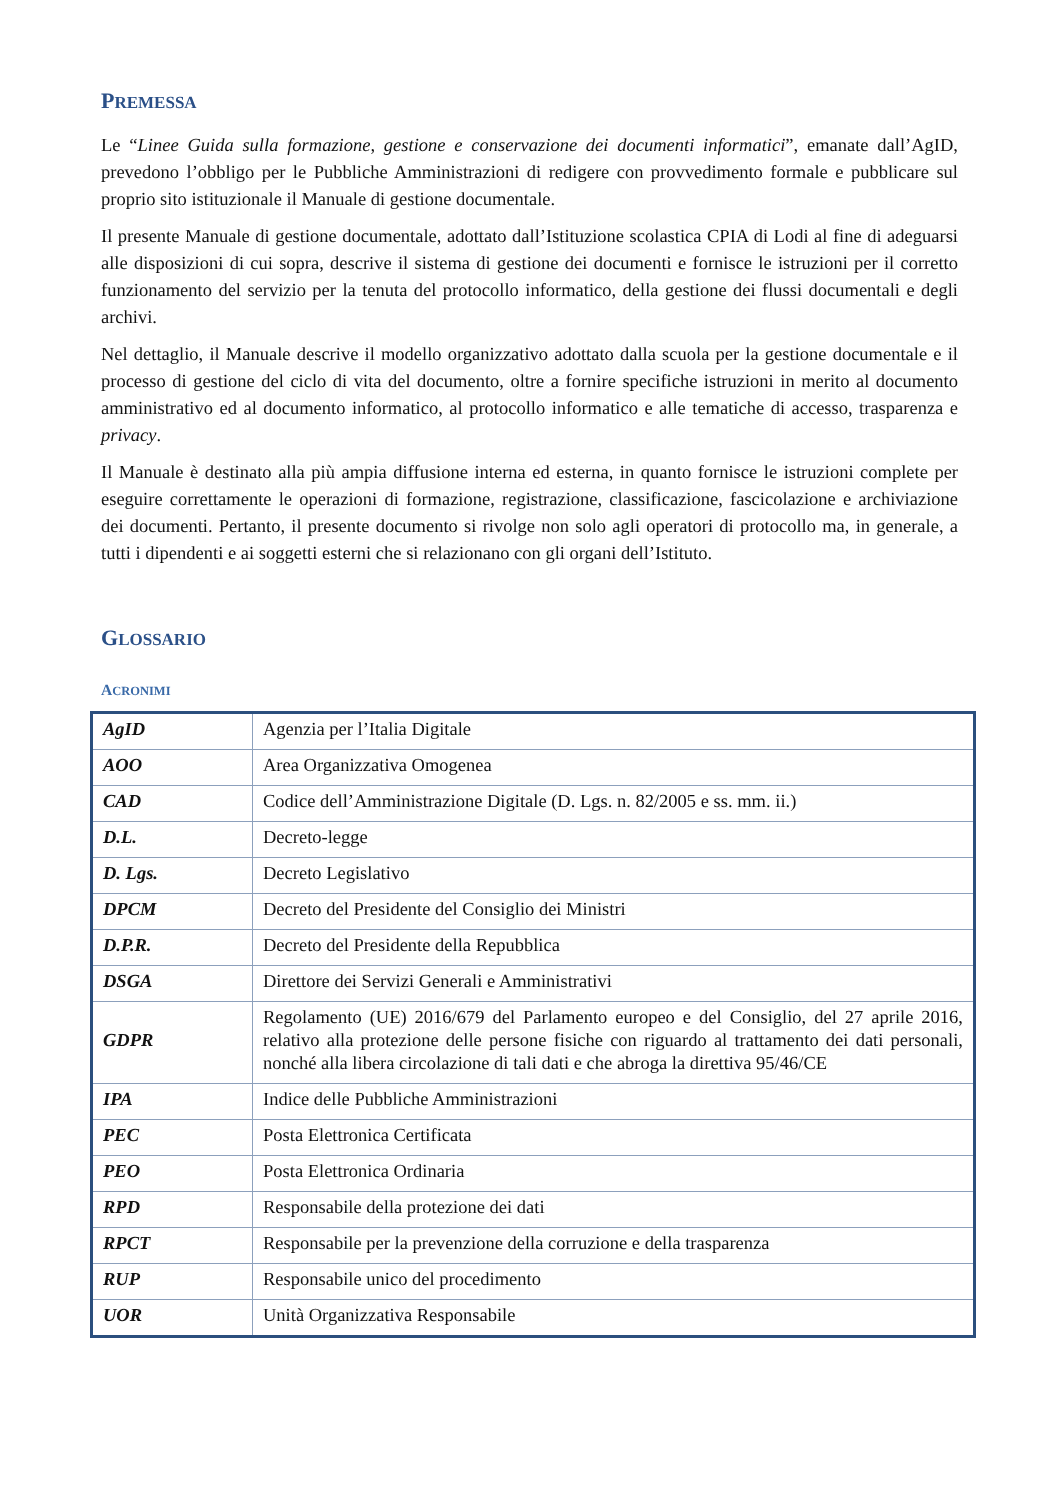PREMESSA
Le “Linee Guida sulla formazione, gestione e conservazione dei documenti informatici”, emanate dall’AgID, prevedono l’obbligo per le Pubbliche Amministrazioni di redigere con provvedimento formale e pubblicare sul proprio sito istituzionale il Manuale di gestione documentale.
Il presente Manuale di gestione documentale, adottato dall’Istituzione scolastica CPIA di Lodi al fine di adeguarsi alle disposizioni di cui sopra, descrive il sistema di gestione dei documenti e fornisce le istruzioni per il corretto funzionamento del servizio per la tenuta del protocollo informatico, della gestione dei flussi documentali e degli archivi.
Nel dettaglio, il Manuale descrive il modello organizzativo adottato dalla scuola per la gestione documentale e il processo di gestione del ciclo di vita del documento, oltre a fornire specifiche istruzioni in merito al documento amministrativo ed al documento informatico, al protocollo informatico e alle tematiche di accesso, trasparenza e privacy.
Il Manuale è destinato alla più ampia diffusione interna ed esterna, in quanto fornisce le istruzioni complete per eseguire correttamente le operazioni di formazione, registrazione, classificazione, fascicolazione e archiviazione dei documenti. Pertanto, il presente documento si rivolge non solo agli operatori di protocollo ma, in generale, a tutti i dipendenti e ai soggetti esterni che si relazionano con gli organi dell’Istituto.
GLOSSARIO
ACRONIMI
| AgID | Agenzia per l’Italia Digitale |
| AOO | Area Organizzativa Omogenea |
| CAD | Codice dell’Amministrazione Digitale (D. Lgs. n. 82/2005 e ss. mm. ii.) |
| D.L. | Decreto-legge |
| D. Lgs. | Decreto Legislativo |
| DPCM | Decreto del Presidente del Consiglio dei Ministri |
| D.P.R. | Decreto del Presidente della Repubblica |
| DSGA | Direttore dei Servizi Generali e Amministrativi |
| GDPR | Regolamento (UE) 2016/679 del Parlamento europeo e del Consiglio, del 27 aprile 2016, relativo alla protezione delle persone fisiche con riguardo al trattamento dei dati personali, nonché alla libera circolazione di tali dati e che abroga la direttiva 95/46/CE |
| IPA | Indice delle Pubbliche Amministrazioni |
| PEC | Posta Elettronica Certificata |
| PEO | Posta Elettronica Ordinaria |
| RPD | Responsabile della protezione dei dati |
| RPCT | Responsabile per la prevenzione della corruzione e della trasparenza |
| RUP | Responsabile unico del procedimento |
| UOR | Unità Organizzativa Responsabile |